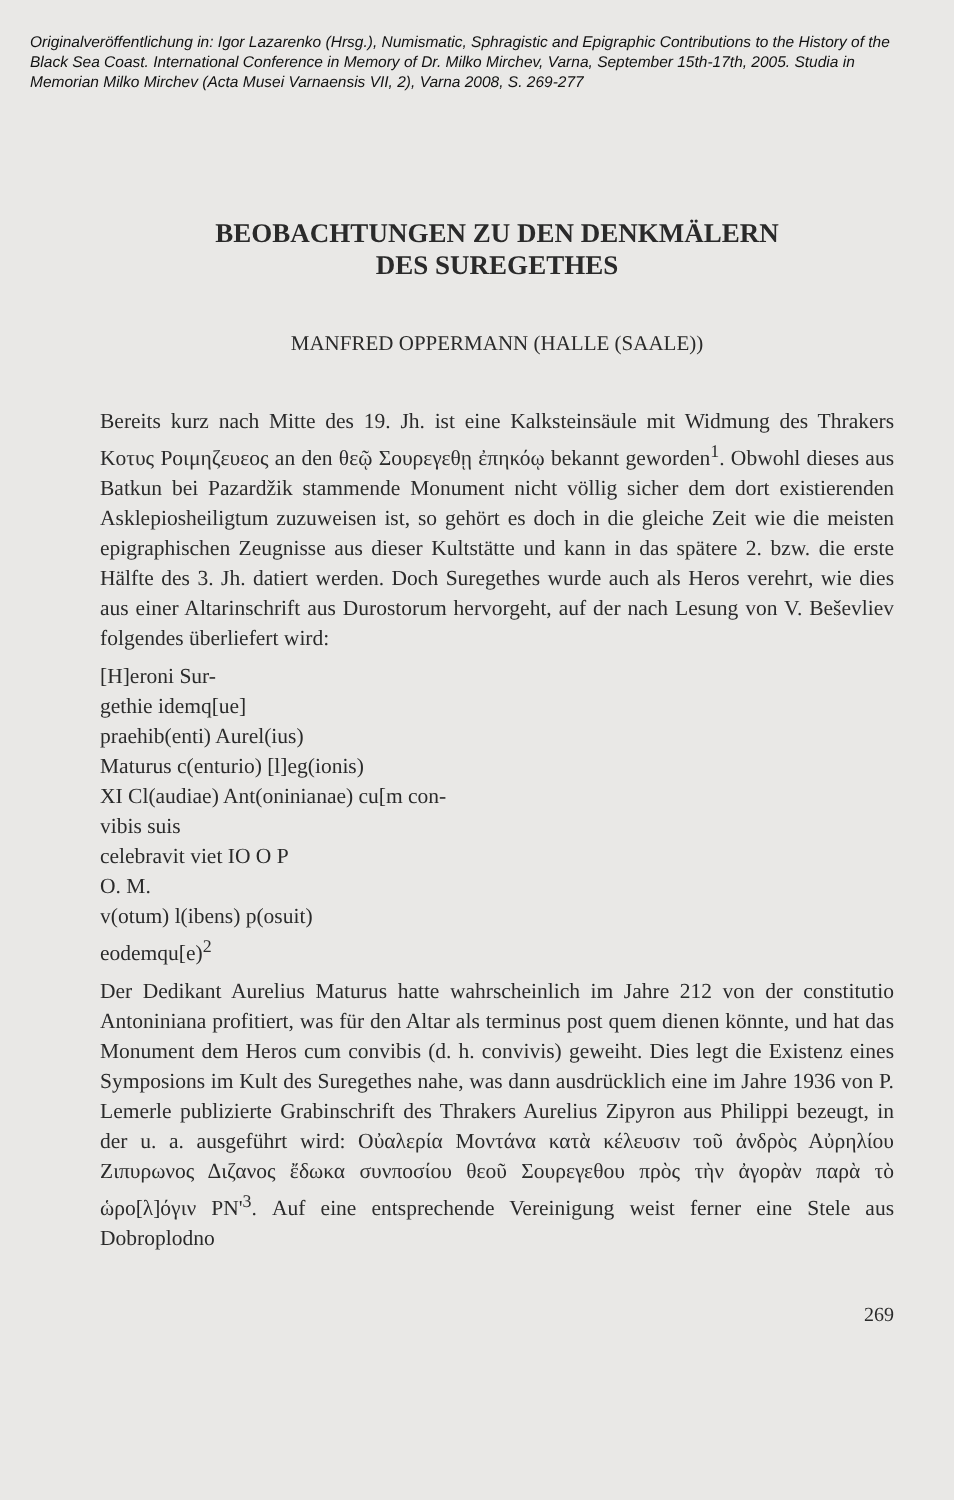Originalveröffentlichung in: Igor Lazarenko (Hrsg.), Numismatic, Sphragistic and Epigraphic Contributions to the History of the Black Sea Coast. International Conference in Memory of Dr. Milko Mirchev, Varna, September 15th-17th, 2005. Studia in Memorian Milko Mirchev (Acta Musei Varnaensis VII, 2), Varna 2008, S. 269-277
BEOBACHTUNGEN ZU DEN DENKMÄLERN
DES SUREGETHES
MANFRED OPPERMANN (HALLE (SAALE))
Bereits kurz nach Mitte des 19. Jh. ist eine Kalksteinsäule mit Widmung des Thrakers Κοτυς Ροιμηζευεος an den θεῷ Σουρεγεθῃ ἐπηκόῳ bekannt geworden<sup>1</sup>. Obwohl dieses aus Batkun bei Pazardžik stammende Monument nicht völlig sicher dem dort existierenden Asklepiosheiligtum zuzuweisen ist, so gehört es doch in die gleiche Zeit wie die meisten epigraphischen Zeugnisse aus dieser Kultstätte und kann in das spätere 2. bzw. die erste Hälfte des 3. Jh. datiert werden. Doch Suregethes wurde auch als Heros verehrt, wie dies aus einer Altarinschrift aus Durostorum hervorgeht, auf der nach Lesung von V. Beševliev folgendes überliefert wird:
[H]eroni Sur-
gethie idemq[ue]
praehib(enti) Aurel(ius)
Maturus c(enturio) [l]eg(ionis)
XI Cl(audiae) Ant(oninianae) cu[m con-
vibis suis
celebravit viet IO O P
O. M.
v(otum) l(ibens) p(osuit)
eodemqu[e)<sup>2</sup>
Der Dedikant Aurelius Maturus hatte wahrscheinlich im Jahre 212 von der constitutio Antoniniana profitiert, was für den Altar als terminus post quem dienen könnte, und hat das Monument dem Heros cum convibis (d. h. convivis) geweiht. Dies legt die Existenz eines Symposions im Kult des Suregethes nahe, was dann ausdrücklich eine im Jahre 1936 von P. Lemerle publizierte Grabinschrift des Thrakers Aurelius Zipyron aus Philippi bezeugt, in der u. a. ausgeführt wird: Οὐαλερία Μοντάνα κατὰ κέλευσιν τοῦ ἀνδρὸς Αὐρηλίου Ζιπυρωνος Διζανος ἔδωκα συνποσίου θεοῦ Σουρεγεθου πρὸς τὴν ἀγορὰν παρὰ τὸ ὡρο[λ]όγιν ΡΝ'<sup>3</sup>. Auf eine entsprechende Vereinigung weist ferner eine Stele aus Dobroplodno
269